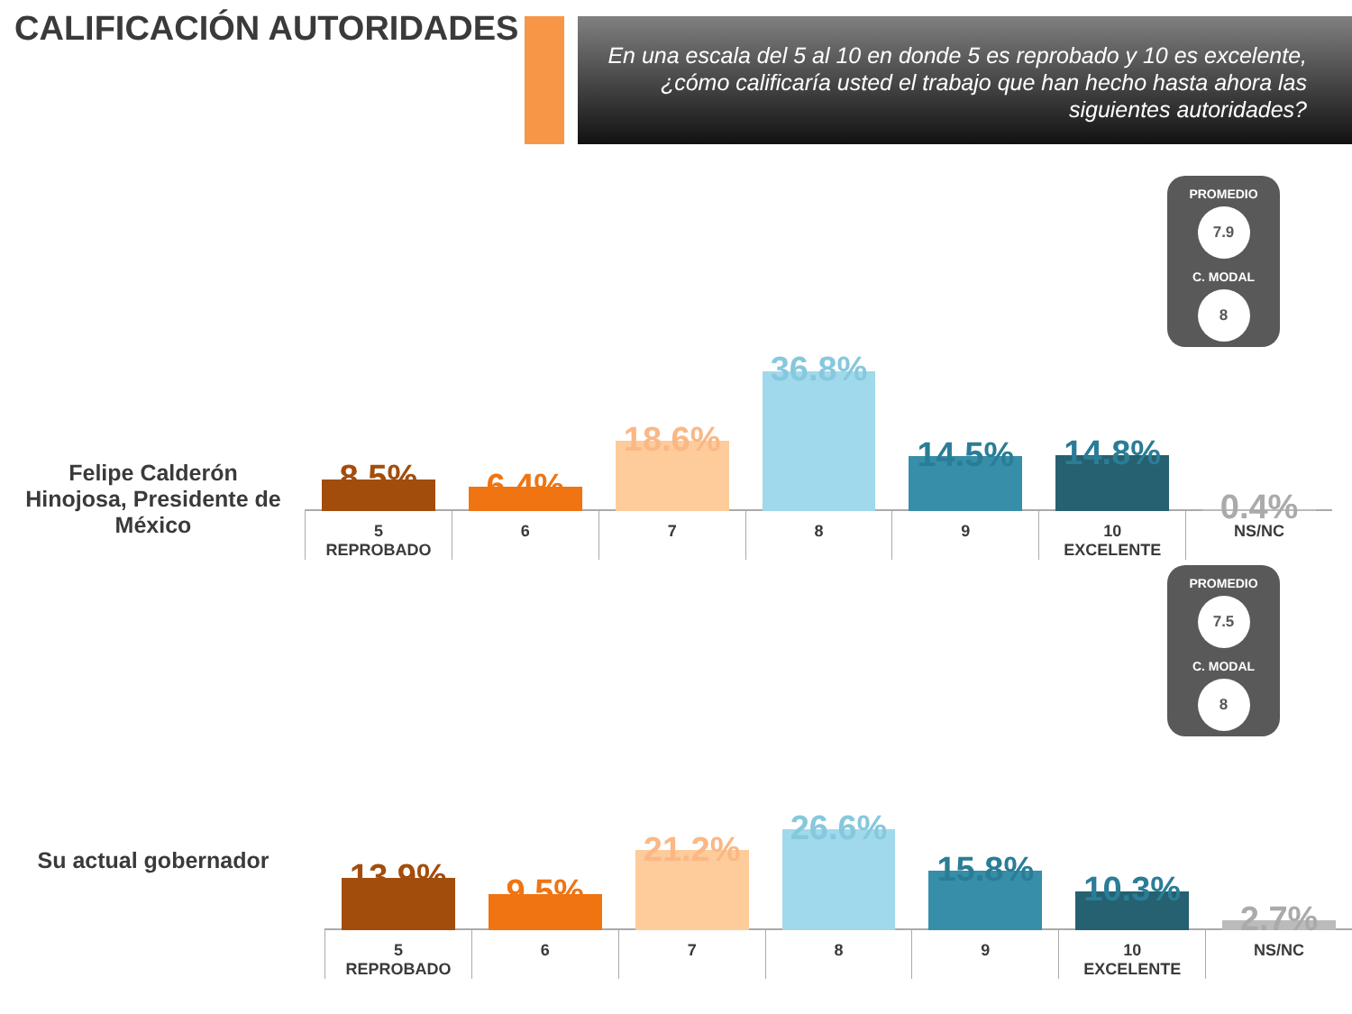CALIFICACIÓN AUTORIDADES
En una escala del 5 al 10 en donde 5 es reprobado y 10 es excelente, ¿cómo calificaría usted el trabajo que han hecho hasta ahora las siguientes autoridades?
PROMEDIO
7.9
C. MODAL
8
Felipe Calderón Hinojosa, Presidente de México
8.5%
5
REPROBADO
6.4%
6
18.6%
7
36.8%
8
14.5%
9
14.8%
10
EXCELENTE
0.4%
NS/NC
PROMEDIO
7.5
C. MODAL
8
Su actual gobernador
13.9%
5
REPROBADO
9.5%
6
21.2%
7
26.6%
8
15.8%
9
10.3%
10
EXCELENTE
2.7%
NS/NC